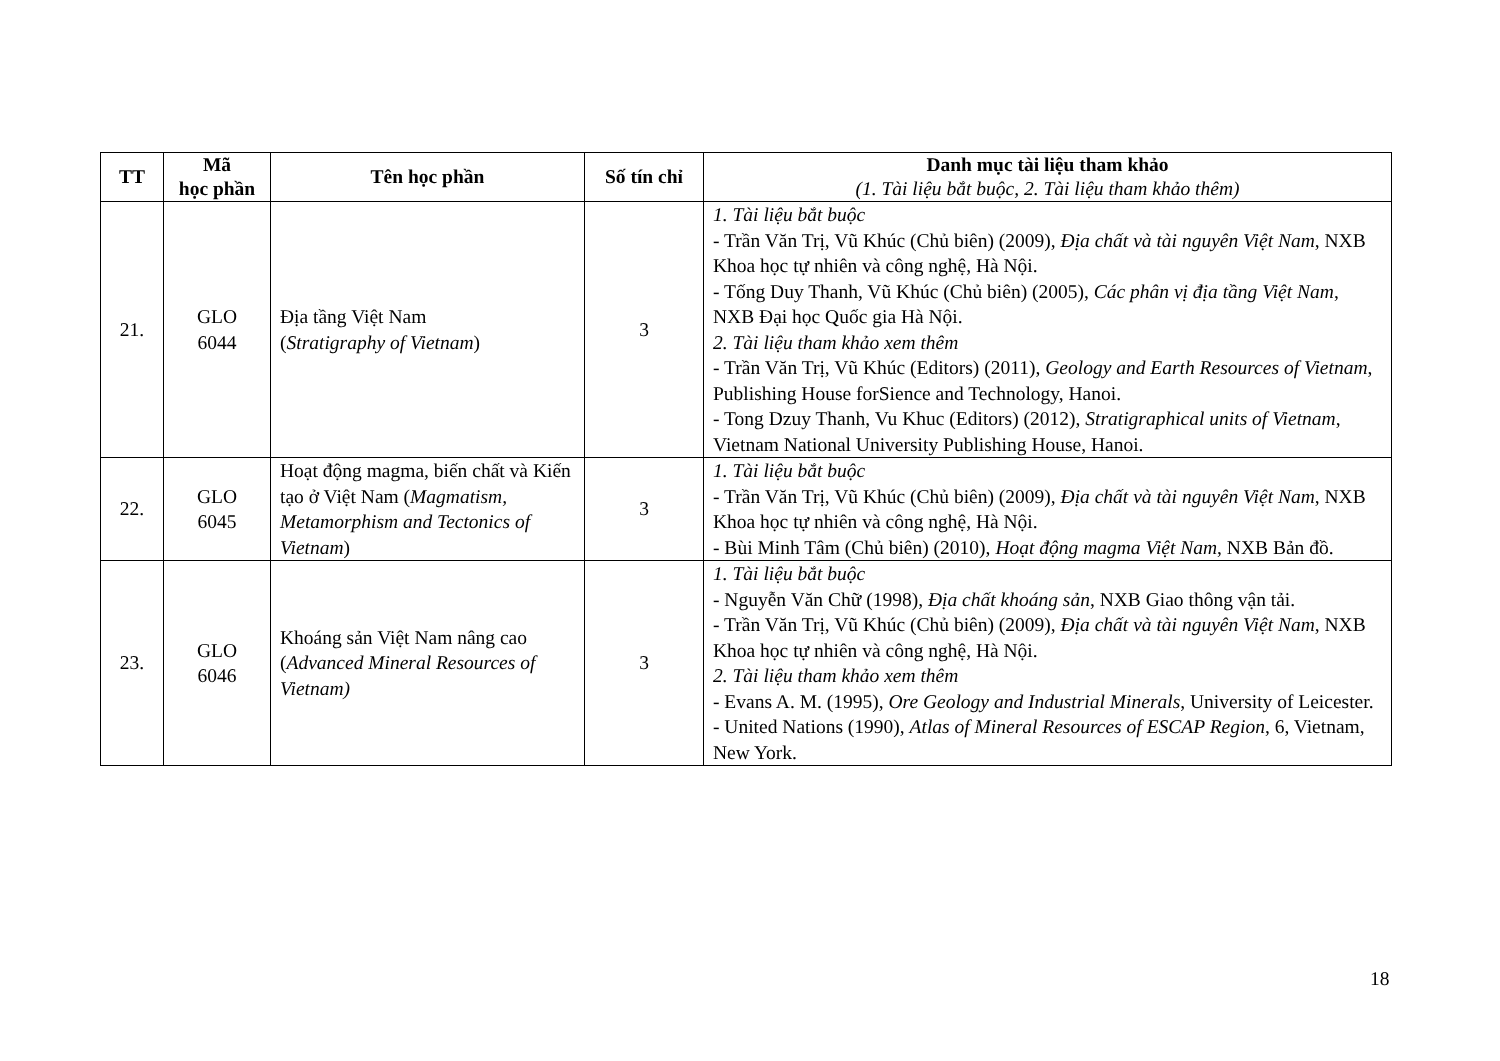| TT | Mã học phần | Tên học phần | Số tín chỉ | Danh mục tài liệu tham khảo (1. Tài liệu bắt buộc, 2. Tài liệu tham khảo thêm) |
| --- | --- | --- | --- | --- |
| 21. | GLO 6044 | Địa tầng Việt Nam ( Stratigraphy of Vietnam ) | 3 | 1. Tài liệu bắt buộc - Trần Văn Trị, Vũ Khúc (Chủ biên) (2009), Địa chất và tài nguyên Việt Nam , NXB Khoa học tự nhiên và công nghệ, Hà Nội. - Tống Duy Thanh, Vũ Khúc (Chủ biên) (2005), Các phân vị địa tầng Việt Nam , NXB Đại học Quốc gia Hà Nội. 2. Tài liệu tham khảo xem thêm - Trần Văn Trị, Vũ Khúc (Editors) (2011), Geology and Earth Resources of Vietnam , Publishing House forSience and Technology, Hanoi. - Tong Dzuy Thanh, Vu Khuc (Editors) (2012), Stratigraphical units of Vietnam , Vietnam National University Publishing House, Hanoi. |
| 22. | GLO 6045 | Hoạt động magma, biến chất và Kiến tạo ở Việt Nam ( Magmatism, Metamorphism and Tectonics of Vietnam ) | 3 | 1. Tài liệu bắt buộc - Trần Văn Trị, Vũ Khúc (Chủ biên) (2009), Địa chất và tài nguyên Việt Nam , NXB Khoa học tự nhiên và công nghệ, Hà Nội. - Bùi Minh Tâm (Chủ biên) (2010), Hoạt động magma Việt Nam , NXB Bản đồ. |
| 23. | GLO 6046 | Khoáng sản Việt Nam nâng cao ( Advanced Mineral Resources of Vietnam) | 3 | 1. Tài liệu bắt buộc - Nguyễn Văn Chữ (1998), Địa chất khoáng sản , NXB Giao thông vận tải. - Trần Văn Trị, Vũ Khúc (Chủ biên) (2009), Địa chất và tài nguyên Việt Nam , NXB Khoa học tự nhiên và công nghệ, Hà Nội. 2. Tài liệu tham khảo xem thêm - Evans A. M. (1995), Ore Geology and Industrial Minerals , University of Leicester. - United Nations (1990), Atlas of Mineral Resources of ESCAP Region , 6, Vietnam, New York. |
18